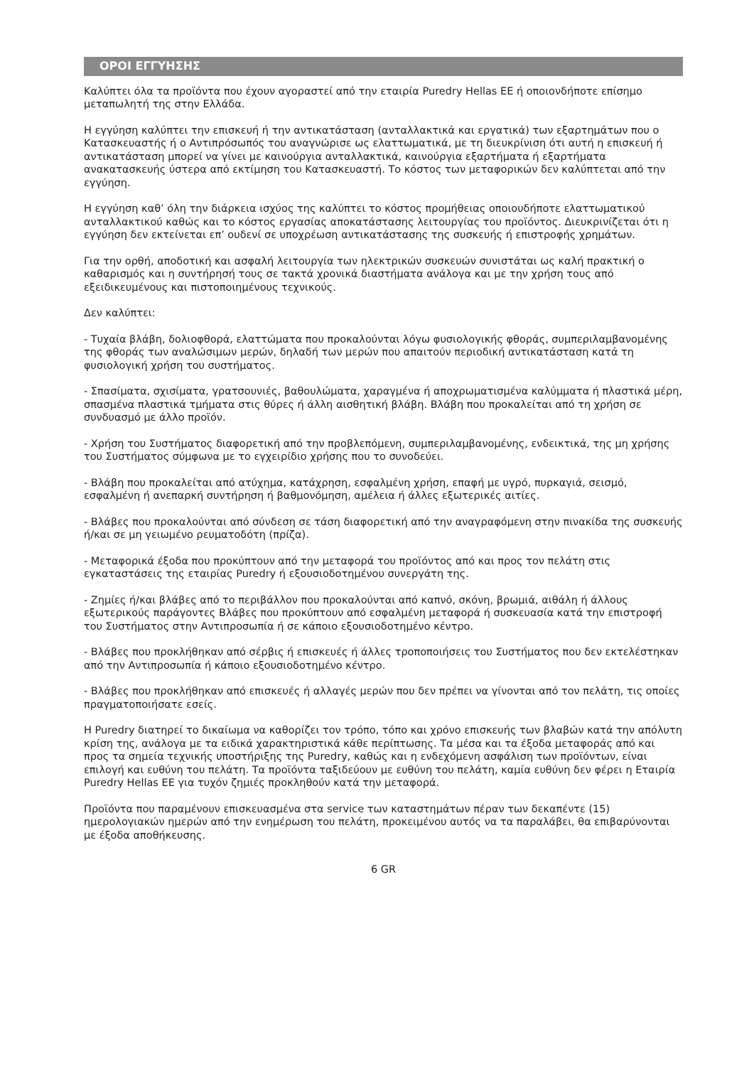ΟΡΟΙ ΕΓΓΥΗΣΗΣ
Καλύπτει όλα τα προϊόντα που έχουν αγοραστεί από την εταιρία Puredry Hellas ΕΕ ή οποιονδήποτε επίσημο μεταπωλητή της στην Ελλάδα.
Η εγγύηση καλύπτει την επισκευή ή την αντικατάσταση (ανταλλακτικά και εργατικά) των εξαρτημάτων που ο Κατασκευαστής ή ο Αντιπρόσωπός του αναγνώρισε ως ελαττωματικά, με τη διευκρίνιση ότι αυτή η επισκευή ή αντικατάσταση μπορεί να γίνει με καινούργια ανταλλακτικά, καινούργια εξαρτήματα ή εξαρτήματα ανακατασκευής ύστερα από εκτίμηση του Κατασκευαστή. Το κόστος των μεταφορικών δεν καλύπτεται από την εγγύηση.
Η εγγύηση καθ’ όλη την διάρκεια ισχύος της καλύπτει το κόστος προμήθειας οποιουδήποτε ελαττωματικού ανταλλακτικού καθώς και το κόστος εργασίας αποκατάστασης λειτουργίας του προϊόντος. Διευκρινίζεται ότι η εγγύηση δεν εκτείνεται επ’ ουδενί σε υποχρέωση αντικατάστασης της συσκευής ή επιστροφής χρημάτων.
Για την ορθή, αποδοτική και ασφαλή λειτουργία των ηλεκτρικών συσκευών συνιστάται ως καλή πρακτική ο καθαρισμός και η συντήρησή τους σε τακτά χρονικά διαστήματα ανάλογα και με την χρήση τους από εξειδικευμένους και πιστοποιημένους τεχνικούς.
Δεν καλύπτει:
- Τυχαία βλάβη, δολιοφθορά, ελαττώματα που προκαλούνται λόγω φυσιολογικής φθοράς, συμπεριλαμβανομένης της φθοράς των αναλώσιμων μερών, δηλαδή των μερών που απαιτούν περιοδική αντικατάσταση κατά τη φυσιολογική χρήση του συστήματος.
- Σπασίματα, σχισίματα, γρατσουνιές, βαθουλώματα, χαραγμένα ή αποχρωματισμένα καλύμματα ή πλαστικά μέρη, σπασμένα πλαστικά τμήματα στις θύρες ή άλλη αισθητική βλάβη. Βλάβη που προκαλείται από τη χρήση σε συνδυασμό με άλλο προϊόν.
- Χρήση του Συστήματος διαφορετική από την προβλεπόμενη, συμπεριλαμβανομένης, ενδεικτικά, της μη χρήσης του Συστήματος σύμφωνα με το εγχειρίδιο χρήσης που το συνοδεύει.
- Βλάβη που προκαλείται από ατύχημα, κατάχρηση, εσφαλμένη χρήση, επαφή με υγρό, πυρκαγιά, σεισμό, εσφαλμένη ή ανεπαρκή συντήρηση ή βαθμονόμηση, αμέλεια ή άλλες εξωτερικές αιτίες.
- Βλάβες που προκαλούνται από σύνδεση σε τάση διαφορετική από την αναγραφόμενη στην πινακίδα της συσκευής ή/και σε μη γειωμένο ρευματοδότη (πρίζα).
- Μεταφορικά έξοδα που προκύπτουν από την μεταφορά του προϊόντος από και προς τον πελάτη στις εγκαταστάσεις της εταιρίας Puredry ή εξουσιοδοτημένου συνεργάτη της.
- Ζημίες ή/και βλάβες από το περιβάλλον που προκαλούνται από καπνό, σκόνη, βρωμιά, αιθάλη ή άλλους εξωτερικούς παράγοντες Βλάβες που προκύπτουν από εσφαλμένη μεταφορά ή συσκευασία κατά την επιστροφή του Συστήματος στην Αντιπροσωπία ή σε κάποιο εξουσιοδοτημένο κέντρο.
- Βλάβες που προκλήθηκαν από σέρβις ή επισκευές ή άλλες τροποποιήσεις του Συστήματος που δεν εκτελέστηκαν από την Αντιπροσωπία ή κάποιο εξουσιοδοτημένο κέντρο.
- Βλάβες που προκλήθηκαν από επισκευές ή αλλαγές μερών που δεν πρέπει να γίνονται από τον πελάτη, τις οποίες πραγματοποιήσατε εσείς.
Η Puredry διατηρεί το δικαίωμα να καθορίζει τον τρόπο, τόπο και χρόνο επισκευής των βλαβών κατά την απόλυτη κρίση της, ανάλογα με τα ειδικά χαρακτηριστικά κάθε περίπτωσης. Τα μέσα και τα έξοδα μεταφοράς από και προς τα σημεία τεχνικής υποστήριξης της Puredry, καθώς και η ενδεχόμενη ασφάλιση των προϊόντων, είναι επιλογή και ευθύνη του πελάτη. Τα προϊόντα ταξιδεύουν με ευθύνη του πελάτη, καμία ευθύνη δεν φέρει η Εταιρία Puredry Hellas ΕΕ για τυχόν ζημιές προκληθούν κατά την μεταφορά.
Προϊόντα που παραμένουν επισκευασμένα στα service των καταστημάτων πέραν των δεκαπέντε (15) ημερολογιακών ημερών από την ενημέρωση του πελάτη, προκειμένου αυτός να τα παραλάβει, θα επιβαρύνονται με έξοδα αποθήκευσης.
6 GR